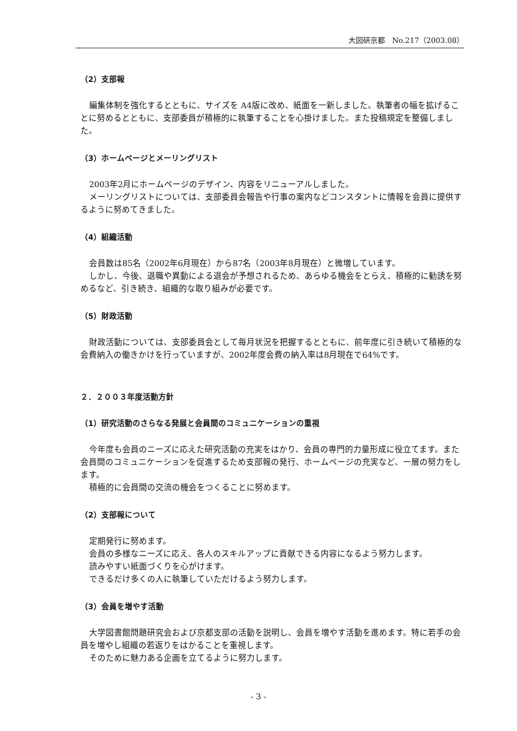大図研京都　No.217（2003.08）
（2）支部報
編集体制を強化するとともに、サイズを A4版に改め、紙面を一新しました。執筆者の幅を拡げることに努めるとともに、支部委員が積極的に執筆することを心掛けました。また投稿規定を整備しました。
（3）ホームページとメーリングリスト
2003年2月にホームページのデザイン、内容をリニューアルしました。
メーリングリストについては、支部委員会報告や行事の案内などコンスタントに情報を会員に提供するように努めてきました。
（4）組織活動
会員数は85名（2002年6月現在）から87名（2003年8月現在）と微増しています。
しかし、今後、退職や異動による退会が予想されるため、あらゆる機会をとらえ、積極的に勧誘を努めるなど、引き続き、組織的な取り組みが必要です。
（5）財政活動
財政活動については、支部委員会として毎月状況を把握するとともに、前年度に引き続いて積極的な会費納入の働きかけを行っていますが、2002年度会費の納入率は8月現在で64%です。
２．２００３年度活動方針
（1）研究活動のさらなる発展と会員間のコミュニケーションの重視
今年度も会員のニーズに応えた研究活動の充実をはかり、会員の専門的力量形成に役立てます。また会員間のコミュニケーションを促進するため支部報の発行、ホームページの充実など、一層の努力をします。
積極的に会員間の交流の機会をつくることに努めます。
（2）支部報について
定期発行に努めます。
会員の多様なニーズに応え、各人のスキルアップに貢献できる内容になるよう努力します。
読みやすい紙面づくりを心がけます。
できるだけ多くの人に執筆していただけるよう努力します。
（3）会員を増やす活動
大学図書館問題研究会および京都支部の活動を説明し、会員を増やす活動を進めます。特に若手の会員を増やし組織の若返りをはかることを重視します。
そのために魅力ある企画を立てるように努力します。
- 3 -